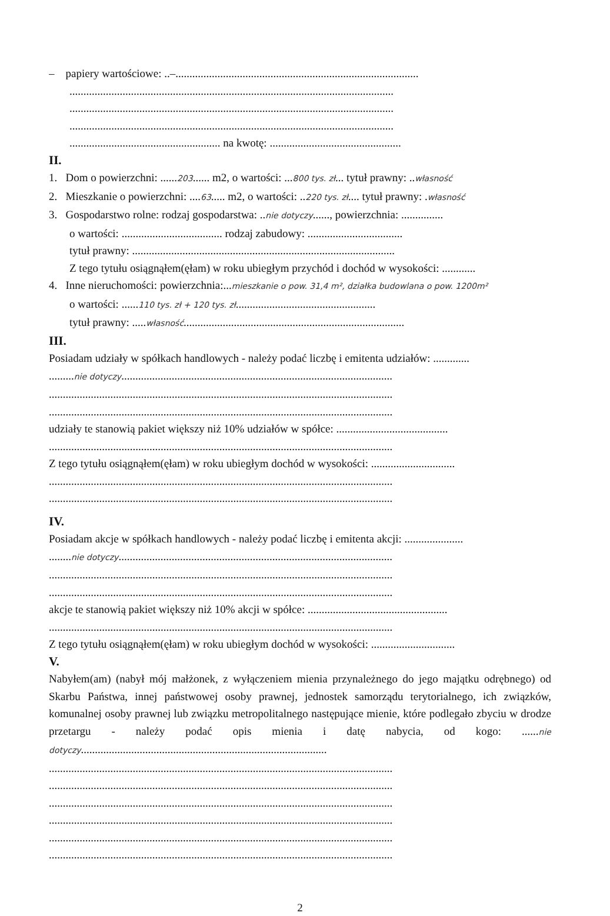– papiery wartościowe: ..–.......................................................................................
....................................................................................................................
....................................................................................................................
....................................................................................................................
...................................................... na kwotę: ...............................................
II.
1. Dom o powierzchni: ......203...... m2, o wartości: ...800 tys. zł... tytuł prawny: ..własność
2. Mieszkanie o powierzchni: ....63..... m2, o wartości: ..220 tys. zł.... tytuł prawny: .własność
3. Gospodarstwo rolne: rodzaj gospodarstwa: ..nie dotyczy......, powierzchnia: ...............
o wartości: .................................... rodzaj zabudowy: ..................................
tytuł prawny: ..............................................................................................
Z tego tytułu osiągnąłem(ęłam) w roku ubiegłym przychód i dochód w wysokości: ............
4. Inne nieruchomości: powierzchnia:...mieszkanie o pow. 31,4 m², działka budowlana o pow. 1200m²
o wartości: ......110 tys. zł + 120 tys. zł..................................................
tytuł prawny: .....własność...............................................................................
III.
Posiadam udziały w spółkach handlowych - należy podać liczbę i emitenta udziałów: .............
.........nie dotyczy.................................................................................................
...........................................................................................................................
...........................................................................................................................
udziały te stanowią pakiet większy niż 10% udziałów w spółce: ........................................
...........................................................................................................................
Z tego tytułu osiągnąłem(ęłam) w roku ubiegłym dochód w wysokości: ..............................
...........................................................................................................................
...........................................................................................................................
IV.
Posiadam akcje w spółkach handlowych - należy podać liczbę i emitenta akcji: .....................
........nie dotyczy..................................................................................................
...........................................................................................................................
...........................................................................................................................
akcje te stanowią pakiet większy niż 10% akcji w spółce: ..................................................
...........................................................................................................................
Z tego tytułu osiągnąłem(ęłam) w roku ubiegłym dochód w wysokości: ..............................
V.
Nabyłem(am) (nabył mój małżonek, z wyłączeniem mienia przynależnego do jego majątku odrębnego) od Skarbu Państwa, innej państwowej osoby prawnej, jednostek samorządu terytorialnego, ich związków, komunalnej osoby prawnej lub związku metropolitalnego następujące mienie, które podlegało zbyciu w drodze przetargu - należy podać opis mienia i datę nabycia, od kogo: ......nie dotyczy........................................................................................
...........................................................................................................................
...........................................................................................................................
...........................................................................................................................
...........................................................................................................................
...........................................................................................................................
...........................................................................................................................
2